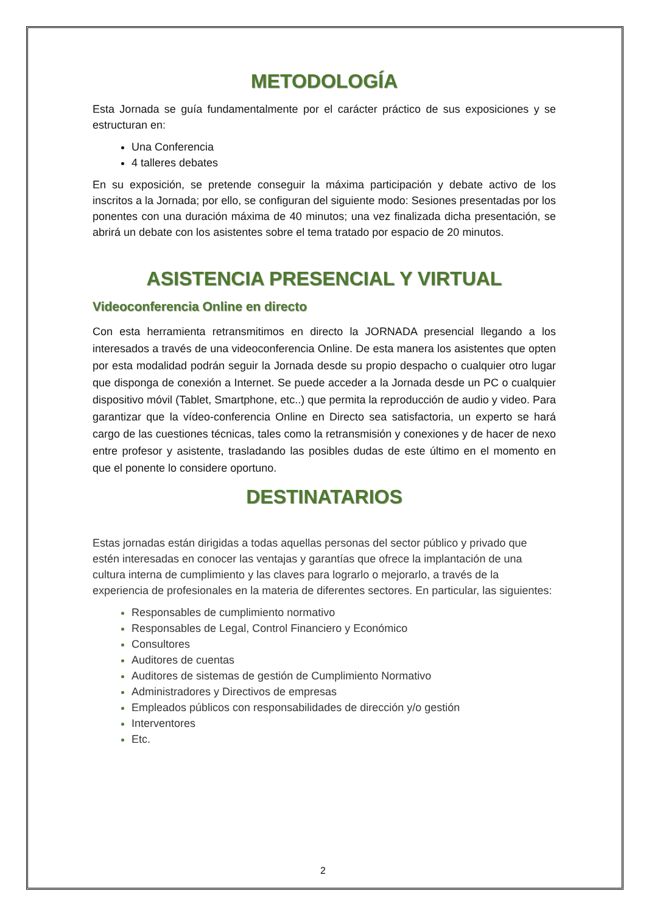METODOLOGÍA
Esta Jornada se guía fundamentalmente por el carácter práctico de sus exposiciones y se estructuran en:
Una Conferencia
4 talleres debates
En su exposición, se pretende conseguir la máxima participación y debate activo de los inscritos a la Jornada; por ello, se configuran del siguiente modo: Sesiones presentadas por los ponentes con una duración máxima de 40 minutos; una vez finalizada dicha presentación, se abrirá un debate con los asistentes sobre el tema tratado por espacio de 20 minutos.
ASISTENCIA PRESENCIAL Y VIRTUAL
Videoconferencia Online en directo
Con esta herramienta retransmitimos en directo la JORNADA presencial llegando a los interesados a través de una videoconferencia Online. De esta manera los asistentes que opten por esta modalidad podrán seguir la Jornada desde su propio despacho o cualquier otro lugar que disponga de conexión a Internet. Se puede acceder a la Jornada desde un PC o cualquier dispositivo móvil (Tablet, Smartphone, etc..) que permita la reproducción de audio y video. Para garantizar que la vídeo-conferencia Online en Directo sea satisfactoria, un experto se hará cargo de las cuestiones técnicas, tales como la retransmisión y conexiones y de hacer de nexo entre profesor y asistente, trasladando las posibles dudas de este último en el momento en que el ponente lo considere oportuno.
DESTINATARIOS
Estas jornadas están dirigidas a todas aquellas personas del sector público y privado que estén interesadas en conocer las ventajas y garantías que ofrece la implantación de una cultura interna de cumplimiento y las claves para lograrlo o mejorarlo, a través de la experiencia de profesionales en la materia de diferentes sectores. En particular, las siguientes:
Responsables de cumplimiento normativo
Responsables de Legal, Control Financiero y Económico
Consultores
Auditores de cuentas
Auditores de sistemas de gestión de Cumplimiento Normativo
Administradores y Directivos de empresas
Empleados públicos con responsabilidades de dirección y/o gestión
Interventores
Etc.
2